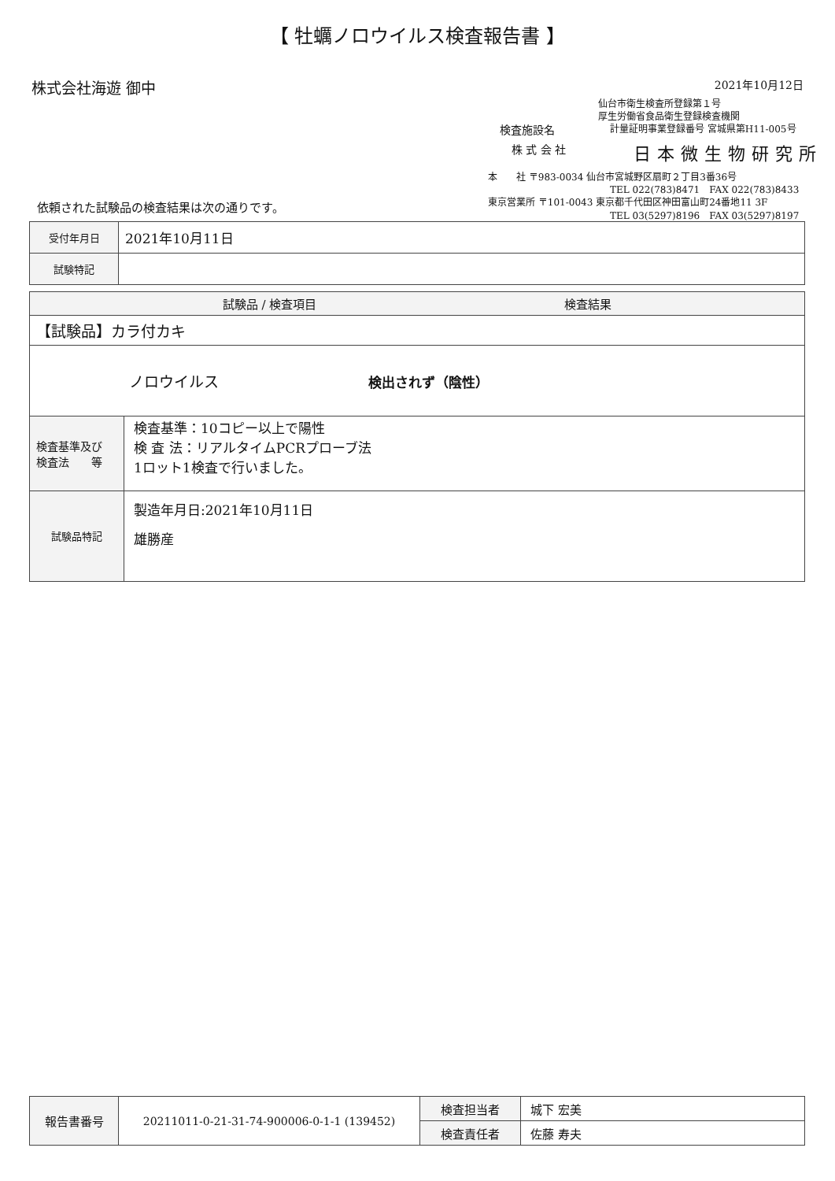【 牡蠣ノロウイルス検査報告書 】
株式会社海遊 御中
2021年10月12日
仙台市衛生検査所登録第１号
厚生労働省食品衛生登録検査機関
検査施設名 計量証明事業登録番号 宮城県第H11-005号
株 式 会 社 日本微生物研究所
本　　社 〒983-0034 仙台市宮城野区扇町２丁目3番36号
TEL 022(783)8471　FAX 022(783)8433
東京営業所 〒101-0043 東京都千代田区神田富山町24番地11 3F
TEL 03(5297)8196　FAX 03(5297)8197
依頼された試験品の検査結果は次の通りです。
| 受付年月日 | 2021年10月11日 |
| 試験特記 | |
| 試験品 / 検査項目 検査結果 | |
| 【試験品】カラ付カキ | |
| ノロウイルス 検出されず（陰性） | |
| 検査基準及び 検査法 等 | 検査基準：10コピー以上で陽性 検 査 法：リアルタイムPCRプローブ法 1ロット1検査で行いました。 |
| 試験品特記 | 製造年月日:2021年10月11日 雄勝産 |
| 報告書番号 | 20211011-0-21-31-74-900006-0-1-1 (139452) | 検査担当者 | 城下 宏美 |
| | | 検査責任者 | 佐藤 寿夫 |